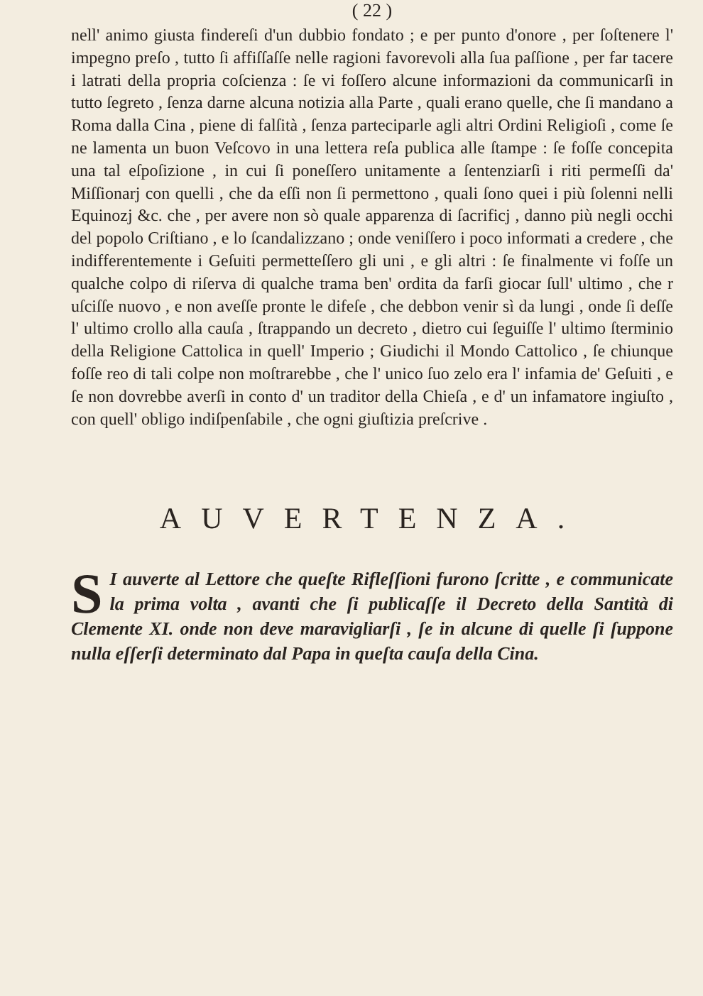( 22 )
nell' animo giusta findereſi d'un dubbio fondato ; e per punto d'onore , per ſoſtenere l' impegno preſo , tutto ſi affiſſaſſe nelle ragioni favorevoli alla ſua paſſione , per far tacere i latrati della propria coſcienza : ſe vi foſſero alcune informazioni da communicarſi in tutto ſegreto , ſenza darne alcuna notizia alla Parte , quali erano quelle, che ſi mandano a Roma dalla Cina , piene di falſità , ſenza parteciparle agli altri Ordini Religioſi , come ſe ne lamenta un buon Veſcovo in una lettera reſa publica alle ſtampe : ſe foſſe concepita una tal eſpoſizione , in cui ſi poneſſero unitamente a ſentenziarſi i riti permeſſi da' Miſſionarj con quelli , che da eſſi non ſi permettono , quali ſono quei i più ſolenni nelli Equinozj &c. che , per avere non sò quale apparenza di ſacrificj , danno più negli occhi del popolo Criſtiano , e lo ſcandalizzano ; onde veniſſero i poco informati a credere , che indifferentemente i Geſuiti permetteſſero gli uni , e gli altri : ſe finalmente vi foſſe un qualche colpo di riſerva di qualche trama ben' ordita da farſi giocar ſull' ultimo , che r uſciſſe nuovo , e non aveſſe pronte le difeſe , che debbon venir sì da lungi , onde ſi deſſe l' ultimo crollo alla cauſa , ſtrappando un decreto , dietro cui ſeguiſſe l' ultimo ſterminio della Religione Cattolica in quell' Imperio ; Giudichi il Mondo Cattolico , ſe chiunque foſſe reo di tali colpe non moſtrarebbe , che l' unico ſuo zelo era l' infamia de' Geſuiti , e ſe non dovrebbe averſi in conto d' un traditor della Chieſa , e d' un infamatore ingiuſto , con quell' obligo indiſpenſabile , che ogni giuſtizia preſcrive .
AUVERTENZA.
SI auverte al Lettore che queſte Rifleſſioni furono ſcritte , e communicate la prima volta , avanti che ſi publicaſſe il Decreto della Santità di Clemente XI. onde non deve maravigliarſi , ſe in alcune di quelle ſi ſuppone nulla eſſerſi determinato dal Papa in queſta cauſa della Cina.